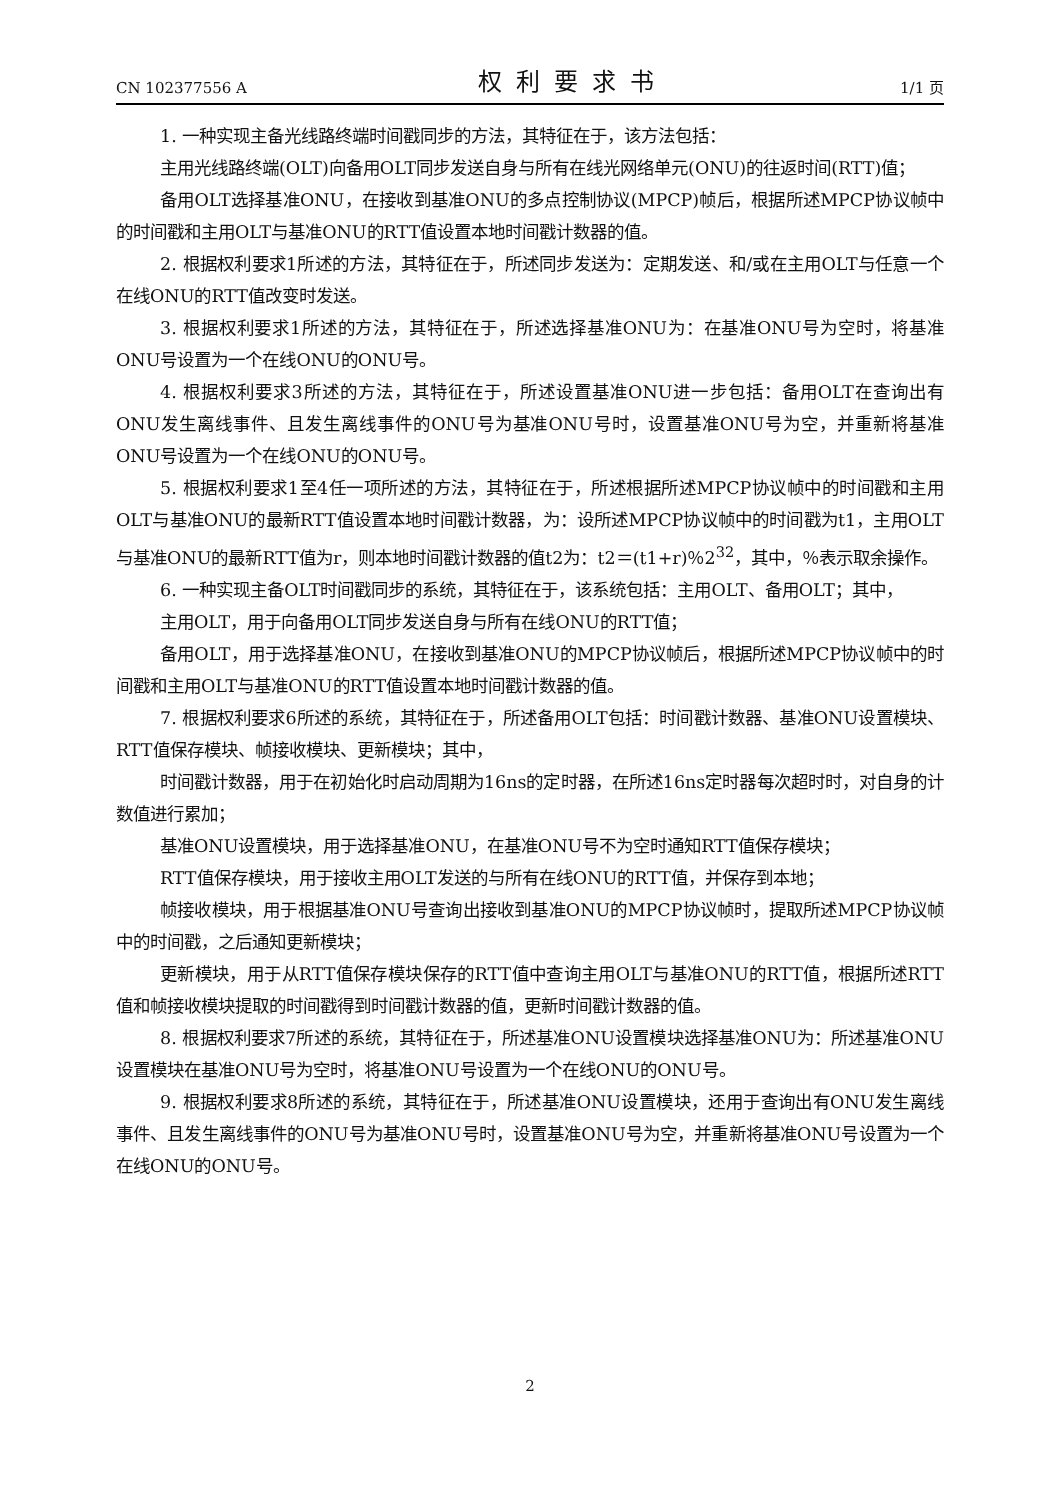CN 102377556 A 权利要求书 1/1 页
1. 一种实现主备光线路终端时间戳同步的方法，其特征在于，该方法包括：
主用光线路终端(OLT)向备用OLT同步发送自身与所有在线光网络单元(ONU)的往返时间(RTT)值；
备用OLT选择基准ONU，在接收到基准ONU的多点控制协议(MPCP)帧后，根据所述MPCP协议帧中的时间戳和主用OLT与基准ONU的RTT值设置本地时间戳计数器的值。
2. 根据权利要求1所述的方法，其特征在于，所述同步发送为：定期发送、和/或在主用OLT与任意一个在线ONU的RTT值改变时发送。
3. 根据权利要求1所述的方法，其特征在于，所述选择基准ONU为：在基准ONU号为空时，将基准ONU号设置为一个在线ONU的ONU号。
4. 根据权利要求3所述的方法，其特征在于，所述设置基准ONU进一步包括：备用OLT在查询出有ONU发生离线事件、且发生离线事件的ONU号为基准ONU号时，设置基准ONU号为空，并重新将基准ONU号设置为一个在线ONU的ONU号。
5. 根据权利要求1至4任一项所述的方法，其特征在于，所述根据所述MPCP协议帧中的时间戳和主用OLT与基准ONU的最新RTT值设置本地时间戳计数器，为：设所述MPCP协议帧中的时间戳为t1，主用OLT与基准ONU的最新RTT值为r，则本地时间戳计数器的值t2为：t2＝(t1+r)％2<sup>32</sup>，其中，％表示取余操作。
6. 一种实现主备OLT时间戳同步的系统，其特征在于，该系统包括：主用OLT、备用OLT；其中，
主用OLT，用于向备用OLT同步发送自身与所有在线ONU的RTT值；
备用OLT，用于选择基准ONU，在接收到基准ONU的MPCP协议帧后，根据所述MPCP协议帧中的时间戳和主用OLT与基准ONU的RTT值设置本地时间戳计数器的值。
7. 根据权利要求6所述的系统，其特征在于，所述备用OLT包括：时间戳计数器、基准ONU设置模块、RTT值保存模块、帧接收模块、更新模块；其中，
时间戳计数器，用于在初始化时启动周期为16ns的定时器，在所述16ns定时器每次超时时，对自身的计数值进行累加；
基准ONU设置模块，用于选择基准ONU，在基准ONU号不为空时通知RTT值保存模块；
RTT值保存模块，用于接收主用OLT发送的与所有在线ONU的RTT值，并保存到本地；
帧接收模块，用于根据基准ONU号查询出接收到基准ONU的MPCP协议帧时，提取所述MPCP协议帧中的时间戳，之后通知更新模块；
更新模块，用于从RTT值保存模块保存的RTT值中查询主用OLT与基准ONU的RTT值，根据所述RTT值和帧接收模块提取的时间戳得到时间戳计数器的值，更新时间戳计数器的值。
8. 根据权利要求7所述的系统，其特征在于，所述基准ONU设置模块选择基准ONU为：所述基准ONU设置模块在基准ONU号为空时，将基准ONU号设置为一个在线ONU的ONU号。
9. 根据权利要求8所述的系统，其特征在于，所述基准ONU设置模块，还用于查询出有ONU发生离线事件、且发生离线事件的ONU号为基准ONU号时，设置基准ONU号为空，并重新将基准ONU号设置为一个在线ONU的ONU号。
2